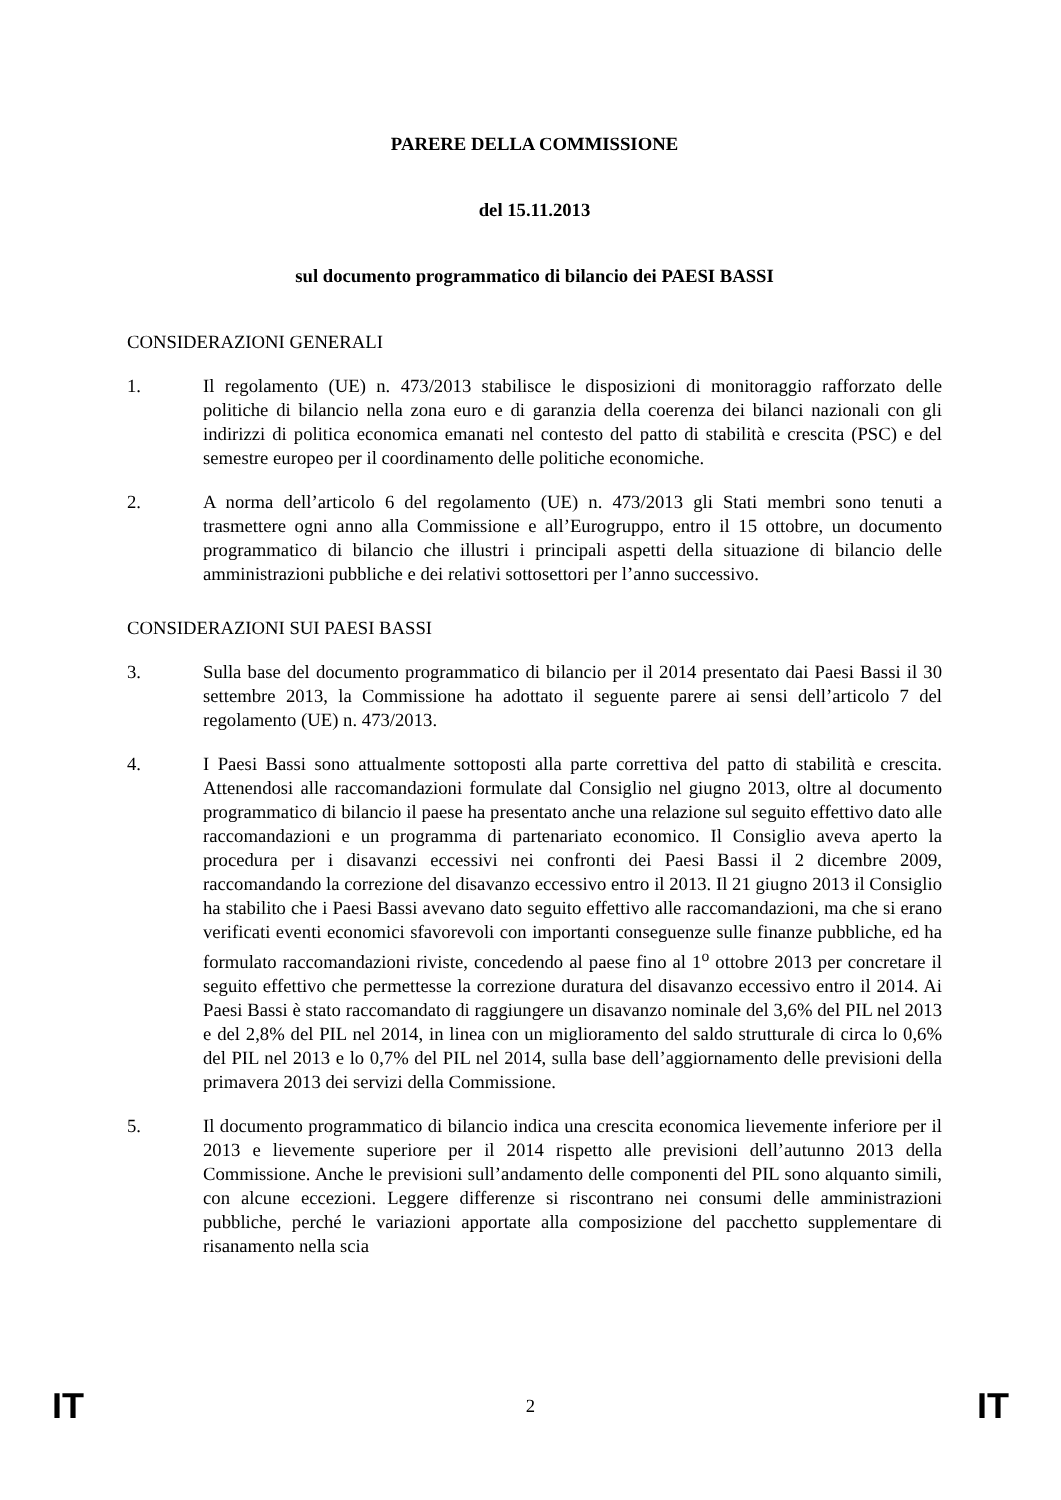PARERE DELLA COMMISSIONE
del 15.11.2013
sul documento programmatico di bilancio dei PAESI BASSI
CONSIDERAZIONI GENERALI
1. Il regolamento (UE) n. 473/2013 stabilisce le disposizioni di monitoraggio rafforzato delle politiche di bilancio nella zona euro e di garanzia della coerenza dei bilanci nazionali con gli indirizzi di politica economica emanati nel contesto del patto di stabilità e crescita (PSC) e del semestre europeo per il coordinamento delle politiche economiche.
2. A norma dell’articolo 6 del regolamento (UE) n. 473/2013 gli Stati membri sono tenuti a trasmettere ogni anno alla Commissione e all’Eurogruppo, entro il 15 ottobre, un documento programmatico di bilancio che illustri i principali aspetti della situazione di bilancio delle amministrazioni pubbliche e dei relativi sottosettori per l’anno successivo.
CONSIDERAZIONI SUI PAESI BASSI
3. Sulla base del documento programmatico di bilancio per il 2014 presentato dai Paesi Bassi il 30 settembre 2013, la Commissione ha adottato il seguente parere ai sensi dell’articolo 7 del regolamento (UE) n. 473/2013.
4. I Paesi Bassi sono attualmente sottoposti alla parte correttiva del patto di stabilità e crescita. Attenendosi alle raccomandazioni formulate dal Consiglio nel giugno 2013, oltre al documento programmatico di bilancio il paese ha presentato anche una relazione sul seguito effettivo dato alle raccomandazioni e un programma di partenariato economico. Il Consiglio aveva aperto la procedura per i disavanzi eccessivi nei confronti dei Paesi Bassi il 2 dicembre 2009, raccomandando la correzione del disavanzo eccessivo entro il 2013. Il 21 giugno 2013 il Consiglio ha stabilito che i Paesi Bassi avevano dato seguito effettivo alle raccomandazioni, ma che si erano verificati eventi economici sfavorevoli con importanti conseguenze sulle finanze pubbliche, ed ha formulato raccomandazioni riviste, concedendo al paese fino al 1<sup>o</sup> ottobre 2013 per concretare il seguito effettivo che permettesse la correzione duratura del disavanzo eccessivo entro il 2014. Ai Paesi Bassi è stato raccomandato di raggiungere un disavanzo nominale del 3,6% del PIL nel 2013 e del 2,8% del PIL nel 2014, in linea con un miglioramento del saldo strutturale di circa lo 0,6% del PIL nel 2013 e lo 0,7% del PIL nel 2014, sulla base dell’aggiornamento delle previsioni della primavera 2013 dei servizi della Commissione.
5. Il documento programmatico di bilancio indica una crescita economica lievemente inferiore per il 2013 e lievemente superiore per il 2014 rispetto alle previsioni dell’autunno 2013 della Commissione. Anche le previsioni sull’andamento delle componenti del PIL sono alquanto simili, con alcune eccezioni. Leggere differenze si riscontrano nei consumi delle amministrazioni pubbliche, perché le variazioni apportate alla composizione del pacchetto supplementare di risanamento nella scia
IT 2 IT